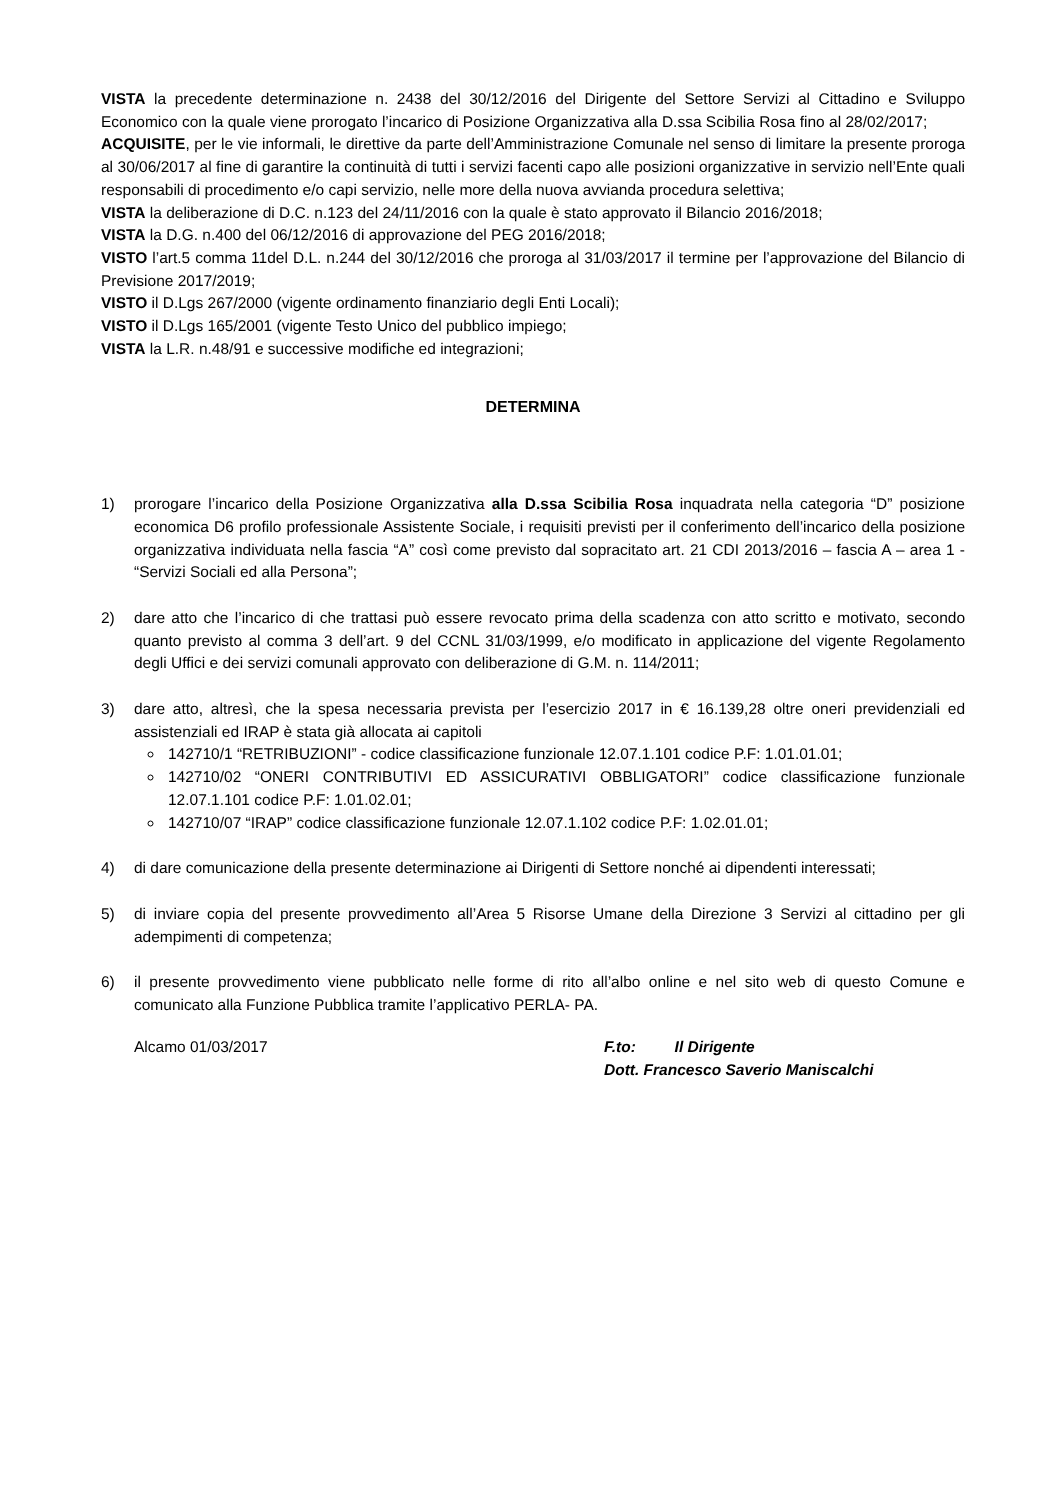VISTA la precedente determinazione n. 2438 del 30/12/2016 del Dirigente del Settore Servizi al Cittadino e Sviluppo Economico con la quale viene prorogato l’incarico di Posizione Organizzativa alla D.ssa Scibilia Rosa fino al 28/02/2017;
ACQUISITE, per le vie informali, le direttive da parte dell’Amministrazione Comunale nel senso di limitare la presente proroga al 30/06/2017 al fine di garantire la continuità di tutti i servizi facenti capo alle posizioni organizzative in servizio nell’Ente quali responsabili di procedimento e/o capi servizio, nelle more della nuova avvianda procedura selettiva;
VISTA la deliberazione di D.C. n.123 del 24/11/2016 con la quale è stato approvato il Bilancio 2016/2018;
VISTA la D.G. n.400 del 06/12/2016 di approvazione del PEG 2016/2018;
VISTO l’art.5 comma 11del D.L. n.244 del 30/12/2016 che proroga al 31/03/2017 il termine per l’approvazione del Bilancio di Previsione 2017/2019;
VISTO il D.Lgs 267/2000 (vigente ordinamento finanziario degli Enti Locali);
VISTO il D.Lgs 165/2001 (vigente Testo Unico del pubblico impiego;
VISTA la L.R. n.48/91 e successive modifiche ed integrazioni;
DETERMINA
1) prorogare l’incarico della Posizione Organizzativa alla D.ssa Scibilia Rosa inquadrata nella categoria “D” posizione economica D6 profilo professionale Assistente Sociale, i requisiti previsti per il conferimento dell’incarico della posizione organizzativa individuata nella fascia “A” così come previsto dal sopracitato art. 21 CDI 2013/2016 – fascia A – area 1 - “Servizi Sociali ed alla Persona”;
2) dare atto che l’incarico di che trattasi può essere revocato prima della scadenza con atto scritto e motivato, secondo quanto previsto al comma 3 dell’art. 9 del CCNL 31/03/1999, e/o modificato in applicazione del vigente Regolamento degli Uffici e dei servizi comunali approvato con deliberazione di G.M. n. 114/2011;
3) dare atto, altresì, che la spesa necessaria prevista per l’esercizio 2017 in € 16.139,28 oltre oneri previdenziali ed assistenziali ed IRAP è stata già allocata ai capitoli
142710/1 “RETRIBUZIONI” - codice classificazione funzionale 12.07.1.101 codice P.F: 1.01.01.01;
142710/02 “ONERI CONTRIBUTIVI ED ASSICURATIVI OBBLIGATORI” codice classificazione funzionale 12.07.1.101 codice P.F: 1.01.02.01;
142710/07 “IRAP” codice classificazione funzionale 12.07.1.102 codice P.F: 1.02.01.01;
4) di dare comunicazione della presente determinazione ai Dirigenti di Settore nonché ai dipendenti interessati;
5) di inviare copia del presente provvedimento all’Area 5 Risorse Umane della Direzione 3 Servizi al cittadino per gli adempimenti di competenza;
6) il presente provvedimento viene pubblicato nelle forme di rito all’albo online e nel sito web di questo Comune e comunicato alla Funzione Pubblica tramite l’applicativo PERLA- PA.
Alcamo 01/03/2017 F.to: Il Dirigente
Dott. Francesco Saverio Maniscalchi